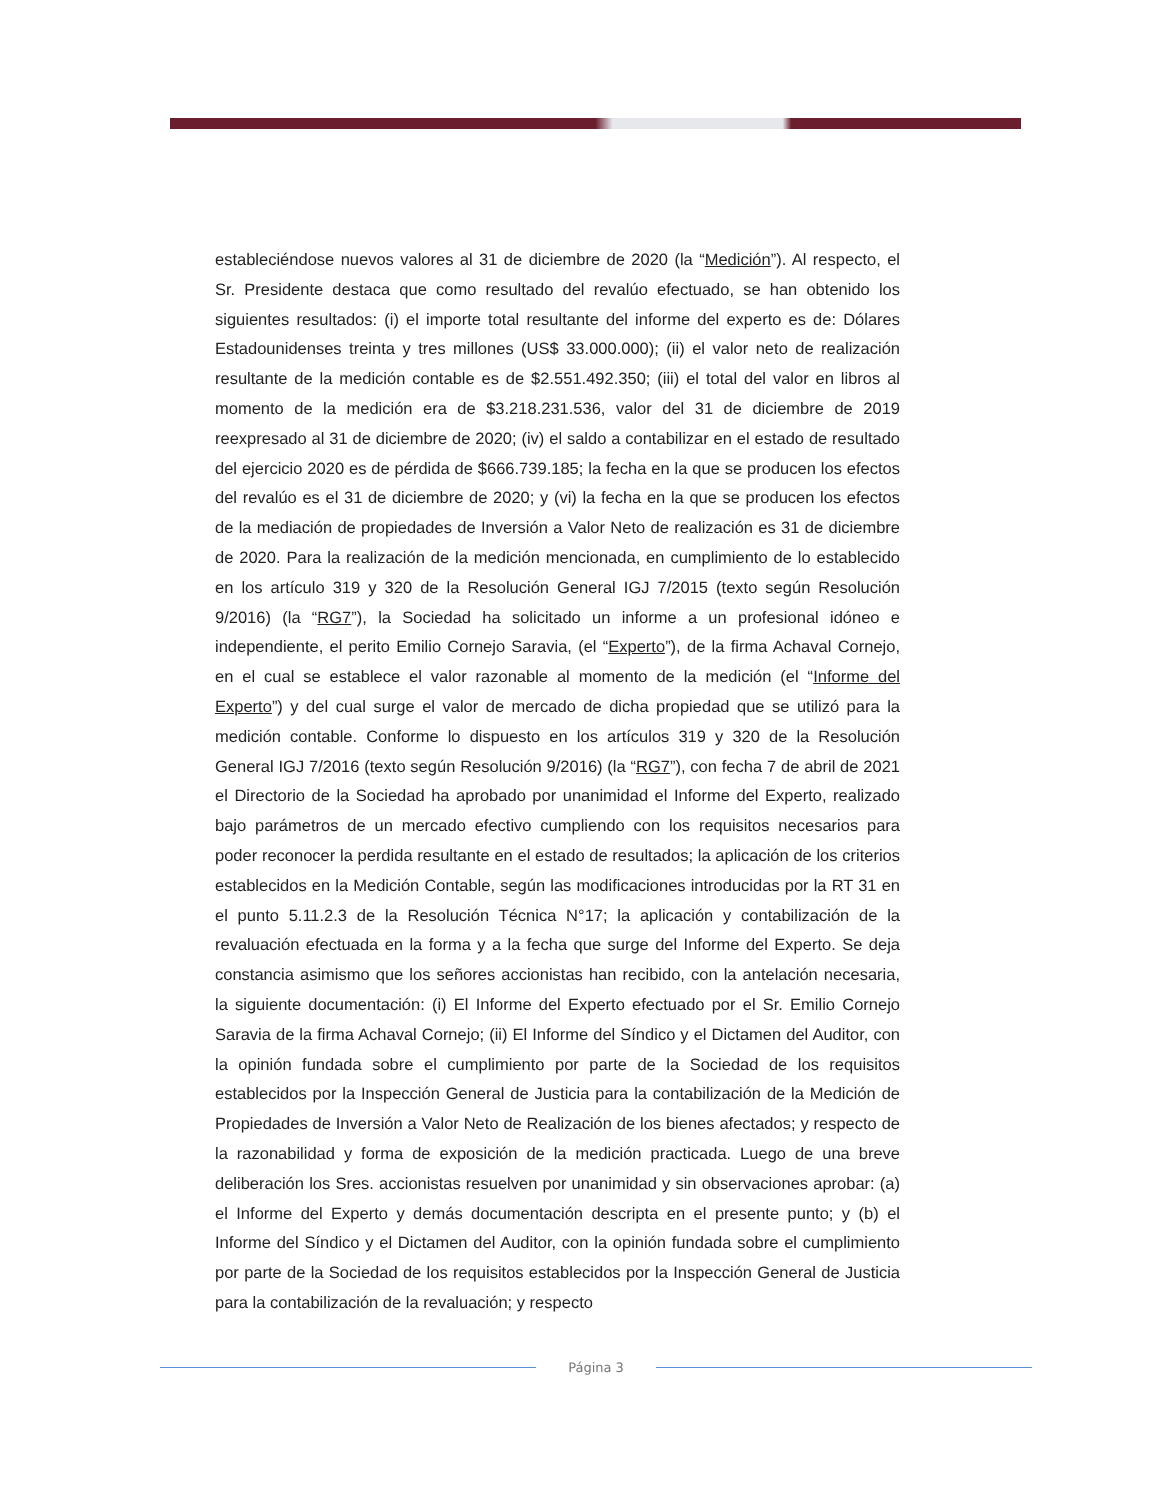estableciéndose nuevos valores al 31 de diciembre de 2020 (la “Medición”). Al respecto, el Sr. Presidente destaca que como resultado del revalúo efectuado, se han obtenido los siguientes resultados: (i) el importe total resultante del informe del experto es de: Dólares Estadounidenses treinta y tres millones (US$ 33.000.000); (ii) el valor neto de realización resultante de la medición contable es de $2.551.492.350; (iii) el total del valor en libros al momento de la medición era de $3.218.231.536, valor del 31 de diciembre de 2019 reexpresado al 31 de diciembre de 2020; (iv) el saldo a contabilizar en el estado de resultado del ejercicio 2020 es de pérdida de $666.739.185; la fecha en la que se producen los efectos del revalúo es el 31 de diciembre de 2020; y (vi) la fecha en la que se producen los efectos de la mediación de propiedades de Inversión a Valor Neto de realización es 31 de diciembre de 2020. Para la realización de la medición mencionada, en cumplimiento de lo establecido en los artículo 319 y 320 de la Resolución General IGJ 7/2015 (texto según Resolución 9/2016) (la “RG7”), la Sociedad ha solicitado un informe a un profesional idóneo e independiente, el perito Emilio Cornejo Saravia, (el “Experto”), de la firma Achaval Cornejo, en el cual se establece el valor razonable al momento de la medición (el “Informe del Experto”) y del cual surge el valor de mercado de dicha propiedad que se utilizó para la medición contable. Conforme lo dispuesto en los artículos 319 y 320 de la Resolución General IGJ 7/2016 (texto según Resolución 9/2016) (la “RG7”), con fecha 7 de abril de 2021 el Directorio de la Sociedad ha aprobado por unanimidad el Informe del Experto, realizado bajo parámetros de un mercado efectivo cumpliendo con los requisitos necesarios para poder reconocer la perdida resultante en el estado de resultados; la aplicación de los criterios establecidos en la Medición Contable, según las modificaciones introducidas por la RT 31 en el punto 5.11.2.3 de la Resolución Técnica N°17; la aplicación y contabilización de la revaluación efectuada en la forma y a la fecha que surge del Informe del Experto. Se deja constancia asimismo que los señores accionistas han recibido, con la antelación necesaria, la siguiente documentación: (i) El Informe del Experto efectuado por el Sr. Emilio Cornejo Saravia de la firma Achaval Cornejo; (ii) El Informe del Síndico y el Dictamen del Auditor, con la opinión fundada sobre el cumplimiento por parte de la Sociedad de los requisitos establecidos por la Inspección General de Justicia para la contabilización de la Medición de Propiedades de Inversión a Valor Neto de Realización de los bienes afectados; y respecto de la razonabilidad y forma de exposición de la medición practicada. Luego de una breve deliberación los Sres. accionistas resuelven por unanimidad y sin observaciones aprobar: (a) el Informe del Experto y demás documentación descripta en el presente punto; y (b) el Informe del Síndico y el Dictamen del Auditor, con la opinión fundada sobre el cumplimiento por parte de la Sociedad de los requisitos establecidos por la Inspección General de Justicia para la contabilización de la revaluación; y respecto
Página 3